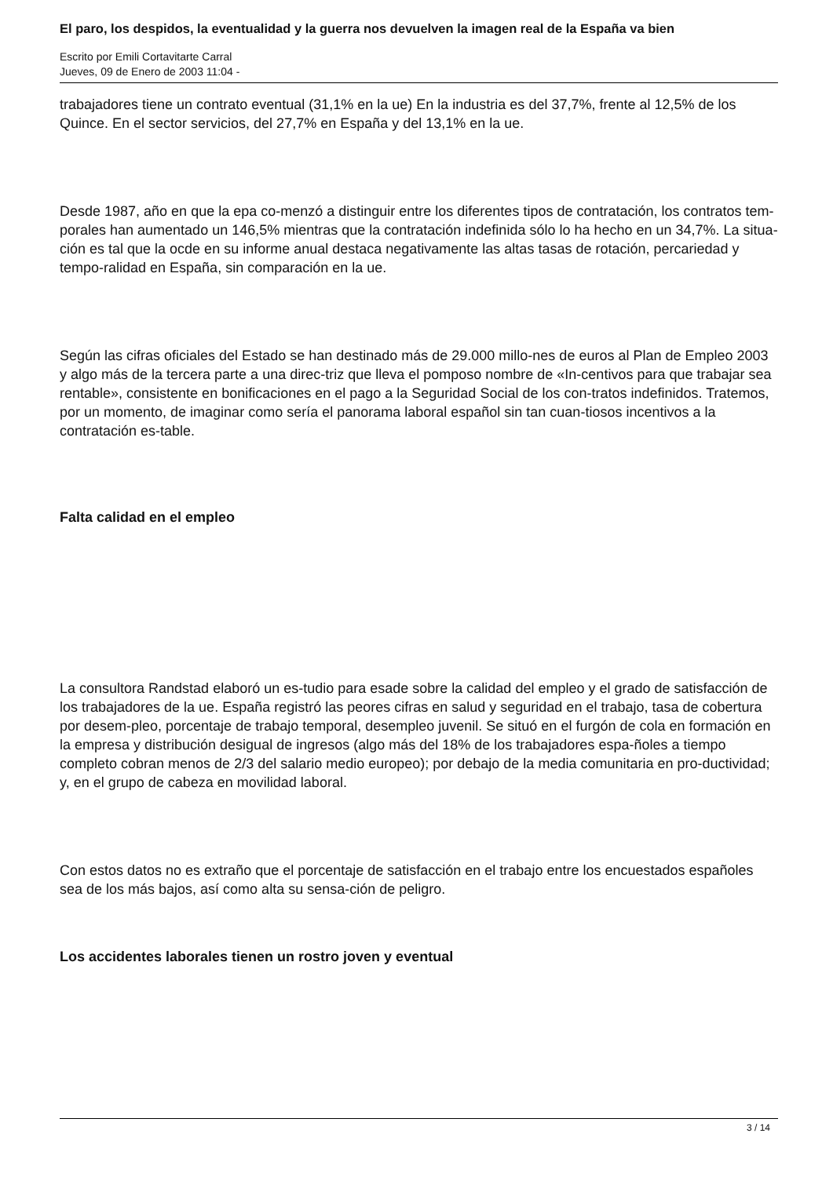El paro, los despidos, la eventualidad y la guerra nos devuelven la imagen real de la España va bien
Escrito por Emili Cortavitarte Carral
Jueves, 09 de Enero de 2003 11:04 -
trabajadores tiene un contrato eventual (31,1% en la ue) En la industria es del 37,7%, frente al 12,5% de los Quince. En el sector servicios, del 27,7% en España y del 13,1% en la ue.
Desde 1987, año en que la epa co-menzó a distinguir entre los diferentes tipos de contratación, los contratos tem-porales han aumentado un 146,5% mientras que la contratación indefinida sólo lo ha hecho en un 34,7%. La situa-ción es tal que la ocde en su informe anual destaca negativamente las altas tasas de rotación, percariedad y tempo-ralidad en España, sin comparación en la ue.
Según las cifras oficiales del Estado se han destinado más de 29.000 millo-nes de euros al Plan de Empleo 2003 y algo más de la tercera parte a una direc-triz que lleva el pomposo nombre de «In-centivos para que trabajar sea rentable», consistente en bonificaciones en el pago a la Seguridad Social de los con-tratos indefinidos. Tratemos, por un momento, de imaginar como sería el panorama laboral español sin tan cuan-tiosos incentivos a la contratación es-table.
Falta calidad en el empleo
La consultora Randstad elaboró un es-tudio para esade sobre la calidad del empleo y el grado de satisfacción de los trabajadores de la ue. España registró las peores cifras en salud y seguridad en el trabajo, tasa de cobertura por desem-pleo, porcentaje de trabajo temporal, desempleo juvenil. Se situó en el furgón de cola en formación en la empresa y distribución desigual de ingresos (algo más del 18% de los trabajadores espa-ñoles a tiempo completo cobran menos de 2/3 del salario medio europeo); por debajo de la media comunitaria en pro-ductividad; y, en el grupo de cabeza en movilidad laboral.
Con estos datos no es extraño que el porcentaje de satisfacción en el trabajo entre los encuestados españoles sea de los más bajos, así como alta su sensa-ción de peligro.
Los accidentes laborales tienen un rostro joven y eventual
3 / 14